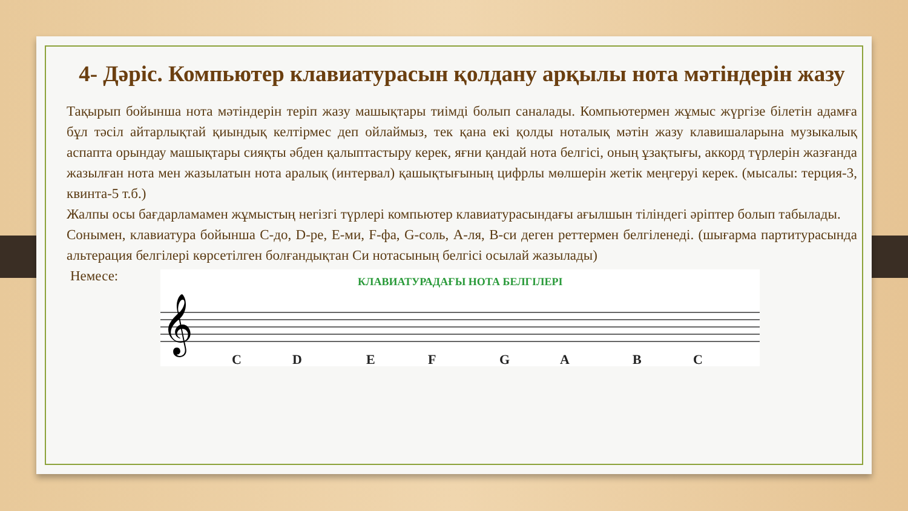4- Дәріс. Компьютер клавиатурасын қолдану арқылы нота мәтіндерін жазу
Тақырып бойынша нота мәтіндерін теріп жазу машықтары тиімді болып саналады. Компьютермен жұмыс жүргізе білетін адамға бұл тәсіл айтарлықтай қиындық келтірмес деп ойлаймыз, тек қана екі қолды ноталық мәтін жазу клавишаларына музыкалық аспапта орындау машықтары сияқты әбден қалыптастыру керек, яғни қандай нота белгісі, оның ұзақтығы, аккорд түрлерін жазғанда жазылған нота мен жазылатын нота аралық (интервал) қашықтығының цифрлы мөлшерін жетік меңгеруі керек. (мысалы: терция-3, квинта-5 т.б.)
Жалпы осы бағдарламамен жұмыстың негізгі түрлері компьютер клавиатурасындағы ағылшын тіліндегі әріптер болып табылады.
Сонымен, клавиатура бойынша С-до, D-ре, Е-ми, F-фа, G-соль, А-ля, В-си деген реттермен белгіленеді. (шығарма партитурасында альтерация белгілері көрсетілген болғандықтан Си нотасының белгісі осылай жазылады)
Немесе:
КЛАВИАТУРАДАҒЫ НОТА БЕЛГІЛЕРІ
𝄞
C
D
E
F
G
A
B
C